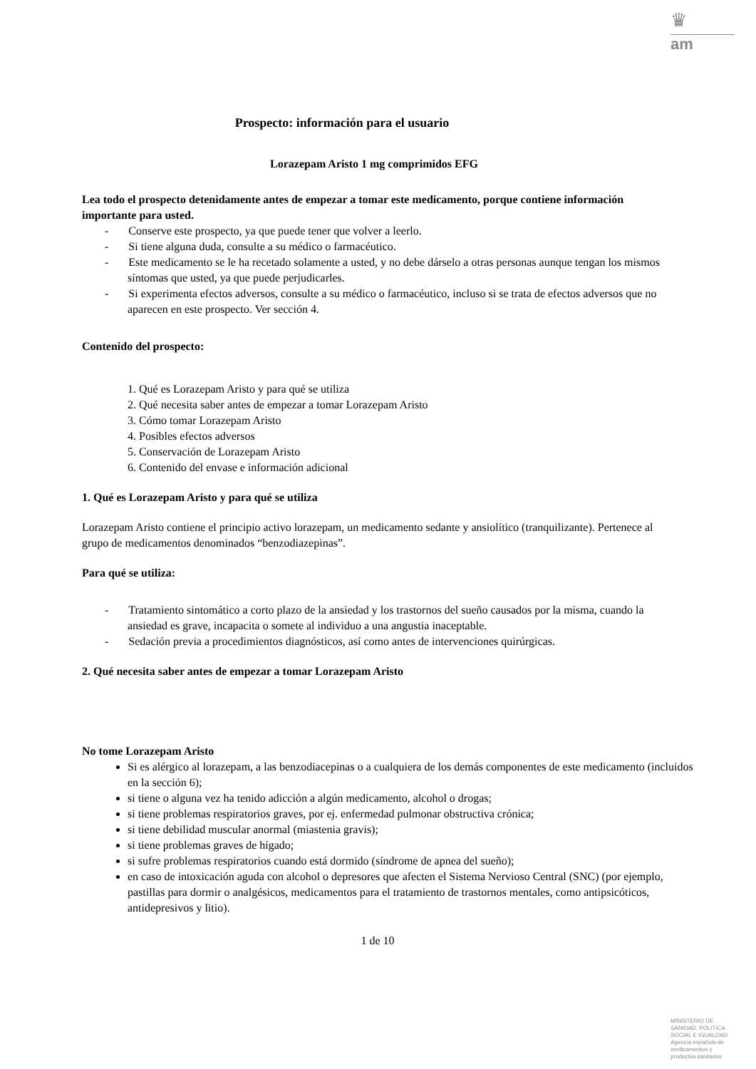♛
am
Prospecto: información para el usuario
Lorazepam Aristo 1 mg comprimidos EFG
Lea todo el prospecto detenidamente antes de empezar a tomar este medicamento, porque contiene información importante para usted.
- Conserve este prospecto, ya que puede tener que volver a leerlo.
- Si tiene alguna duda, consulte a su médico o farmacéutico.
- Este medicamento se le ha recetado solamente a usted, y no debe dárselo a otras personas aunque tengan los mismos síntomas que usted, ya que puede perjudicarles.
- Si experimenta efectos adversos, consulte a su médico o farmacéutico, incluso si se trata de efectos adversos que no aparecen en este prospecto. Ver sección 4.
Contenido del prospecto:
1. Qué es Lorazepam Aristo y para qué se utiliza
2. Qué necesita saber antes de empezar a tomar Lorazepam Aristo
3. Cómo tomar Lorazepam Aristo
4. Posibles efectos adversos
5. Conservación de Lorazepam Aristo
6. Contenido del envase e información adicional
1. Qué es Lorazepam Aristo y para qué se utiliza
Lorazepam Aristo contiene el principio activo lorazepam, un medicamento sedante y ansiolítico (tranquilizante). Pertenece al grupo de medicamentos denominados “benzodiazepinas”.
Para qué se utiliza:
- Tratamiento sintomático a corto plazo de la ansiedad y los trastornos del sueño causados por la misma, cuando la ansiedad es grave, incapacita o somete al individuo a una angustia inaceptable.
- Sedación previa a procedimientos diagnósticos, así como antes de intervenciones quirúrgicas.
2. Qué necesita saber antes de empezar a tomar Lorazepam Aristo
No tome Lorazepam Aristo
Si es alérgico al lorazepam, a las benzodiacepinas o a cualquiera de los demás componentes de este medicamento (incluidos en la sección 6);
si tiene o alguna vez ha tenido adicción a algún medicamento, alcohol o drogas;
si tiene problemas respiratorios graves, por ej. enfermedad pulmonar obstructiva crónica;
si tiene debilidad muscular anormal (miastenia gravis);
si tiene problemas graves de hígado;
si sufre problemas respiratorios cuando está dormido (síndrome de apnea del sueño);
en caso de intoxicación aguda con alcohol o depresores que afecten el Sistema Nervioso Central (SNC) (por ejemplo, pastillas para dormir o analgésicos, medicamentos para el tratamiento de trastornos mentales, como antipsicóticos, antidepresivos y litio).
1 de 10
MINISTERIO DE
SANIDAD, POLITICA
SOCIAL E IGUALDAD
Agencia española de
medicamentos y
productos sanitarios